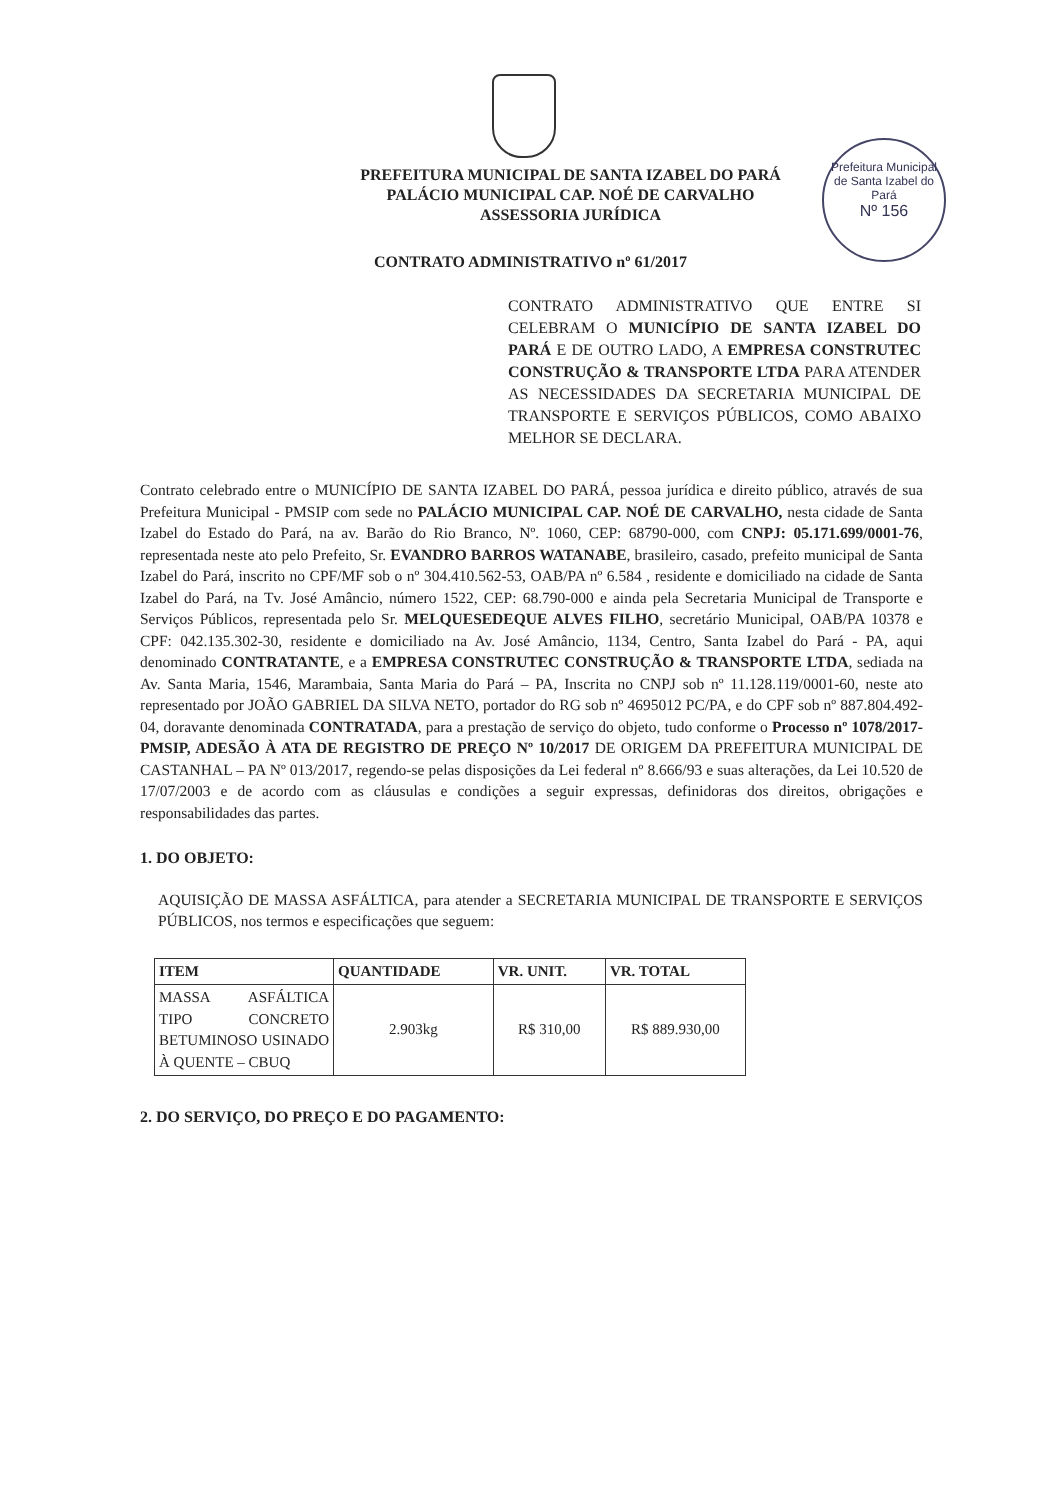Prefeitura Municipal de Santa Izabel do Pará
Nº 156
PREFEITURA MUNICIPAL DE SANTA IZABEL DO PARÁ
PALÁCIO MUNICIPAL CAP. NOÉ DE CARVALHO
ASSESSORIA JURÍDICA
CONTRATO ADMINISTRATIVO nº 61/2017
CONTRATO ADMINISTRATIVO QUE ENTRE SI CELEBRAM O MUNICÍPIO DE SANTA IZABEL DO PARÁ E DE OUTRO LADO, A EMPRESA CONSTRUTEC CONSTRUÇÃO & TRANSPORTE LTDA PARA ATENDER AS NECESSIDADES DA SECRETARIA MUNICIPAL DE TRANSPORTE E SERVIÇOS PÚBLICOS, COMO ABAIXO MELHOR SE DECLARA.
Contrato celebrado entre o MUNICÍPIO DE SANTA IZABEL DO PARÁ, pessoa jurídica e direito público, através de sua Prefeitura Municipal - PMSIP com sede no PALÁCIO MUNICIPAL CAP. NOÉ DE CARVALHO, nesta cidade de Santa Izabel do Estado do Pará, na av. Barão do Rio Branco, Nº. 1060, CEP: 68790-000, com CNPJ: 05.171.699/0001-76, representada neste ato pelo Prefeito, Sr. EVANDRO BARROS WATANABE, brasileiro, casado, prefeito municipal de Santa Izabel do Pará, inscrito no CPF/MF sob o nº 304.410.562-53, OAB/PA nº 6.584 , residente e domiciliado na cidade de Santa Izabel do Pará, na Tv. José Amâncio, número 1522, CEP: 68.790-000 e ainda pela Secretaria Municipal de Transporte e Serviços Públicos, representada pelo Sr. MELQUESEDEQUE ALVES FILHO, secretário Municipal, OAB/PA 10378 e CPF: 042.135.302-30, residente e domiciliado na Av. José Amâncio, 1134, Centro, Santa Izabel do Pará - PA, aqui denominado CONTRATANTE, e a EMPRESA CONSTRUTEC CONSTRUÇÃO & TRANSPORTE LTDA, sediada na Av. Santa Maria, 1546, Marambaia, Santa Maria do Pará – PA, Inscrita no CNPJ sob nº 11.128.119/0001-60, neste ato representado por JOÃO GABRIEL DA SILVA NETO, portador do RG sob nº 4695012 PC/PA, e do CPF sob nº 887.804.492-04, doravante denominada CONTRATADA, para a prestação de serviço do objeto, tudo conforme o Processo nº 1078/2017-PMSIP, ADESÃO À ATA DE REGISTRO DE PREÇO Nº 10/2017 DE ORIGEM DA PREFEITURA MUNICIPAL DE CASTANHAL – PA Nº 013/2017, regendo-se pelas disposições da Lei federal nº 8.666/93 e suas alterações, da Lei 10.520 de 17/07/2003 e de acordo com as cláusulas e condições a seguir expressas, definidoras dos direitos, obrigações e responsabilidades das partes.
1. DO OBJETO:
AQUISIÇÃO DE MASSA ASFÁLTICA, para atender a SECRETARIA MUNICIPAL DE TRANSPORTE E SERVIÇOS PÚBLICOS, nos termos e especificações que seguem:
| ITEM | QUANTIDADE | VR. UNIT. | VR. TOTAL |
| --- | --- | --- | --- |
| MASSA ASFÁLTICA TIPO CONCRETO BETUMINOSO USINADO À QUENTE – CBUQ | 2.903kg | R$ 310,00 | R$ 889.930,00 |
2. DO SERVIÇO, DO PREÇO E DO PAGAMENTO: